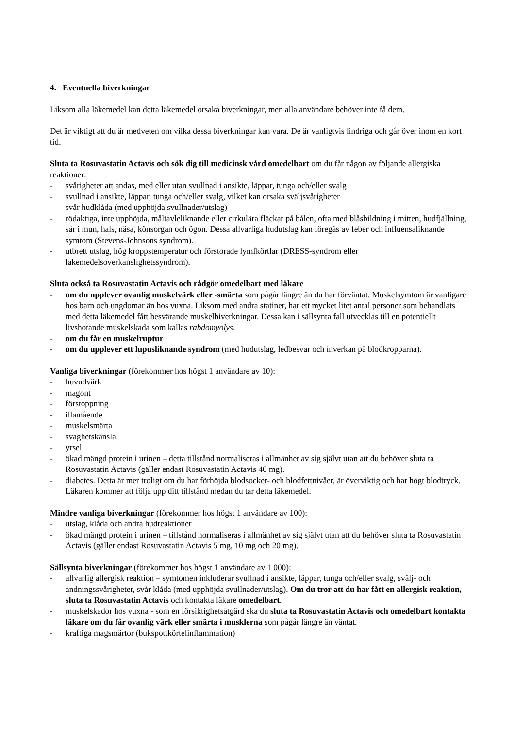4. Eventuella biverkningar
Liksom alla läkemedel kan detta läkemedel orsaka biverkningar, men alla användare behöver inte få dem.
Det är viktigt att du är medveten om vilka dessa biverkningar kan vara. De är vanligtvis lindriga och går över inom en kort tid.
Sluta ta Rosuvastatin Actavis och sök dig till medicinsk vård omedelbart om du får någon av följande allergiska reaktioner:
- svårigheter att andas, med eller utan svullnad i ansikte, läppar, tunga och/eller svalg
- svullnad i ansikte, läppar, tunga och/eller svalg, vilket kan orsaka sväljsvårigheter
- svår hudklåda (med upphöjda svullnader/utslag)
- rödaktiga, inte upphöjda, måltavleliknande eller cirkulära fläckar på bålen, ofta med blåsbildning i mitten, hudfjällning, sår i mun, hals, näsa, könsorgan och ögon. Dessa allvarliga hudutslag kan föregås av feber och influensaliknande symtom (Stevens-Johnsons syndrom).
- utbrett utslag, hög kroppstemperatur och förstorade lymfkörtlar (DRESS-syndrom eller läkemedelsöverkänslighetssyndrom).
Sluta också ta Rosuvastatin Actavis och rådgör omedelbart med läkare
- om du upplever ovanlig muskelvärk eller -smärta som pågår längre än du har förväntat. Muskelsymtom är vanligare hos barn och ungdomar än hos vuxna. Liksom med andra statiner, har ett mycket litet antal personer som behandlats med detta läkemedel fått besvärande muskelbiverkningar. Dessa kan i sällsynta fall utvecklas till en potentiellt livshotande muskelskada som kallas rabdomyolys.
- om du får en muskelruptur
- om du upplever ett lupusliknande syndrom (med hudutslag, ledbesvär och inverkan på blodkropparna).
Vanliga biverkningar (förekommer hos högst 1 användare av 10):
- huvudvärk
- magont
- förstoppning
- illamående
- muskelsmärta
- svaghetskänsla
- yrsel
- ökad mängd protein i urinen – detta tillstånd normaliseras i allmänhet av sig självt utan att du behöver sluta ta Rosuvastatin Actavis (gäller endast Rosuvastatin Actavis 40 mg).
- diabetes. Detta är mer troligt om du har förhöjda blodsocker- och blodfettnivåer, är överviktig och har högt blodtryck. Läkaren kommer att följa upp ditt tillstånd medan du tar detta läkemedel.
Mindre vanliga biverkningar (förekommer hos högst 1 användare av 100):
- utslag, klåda och andra hudreaktioner
- ökad mängd protein i urinen – tillstånd normaliseras i allmänhet av sig självt utan att du behöver sluta ta Rosuvastatin Actavis (gäller endast Rosuvastatin Actavis 5 mg, 10 mg och 20 mg).
Sällsynta biverkningar (förekommer hos högst 1 användare av 1 000):
- allvarlig allergisk reaktion – symtomen inkluderar svullnad i ansikte, läppar, tunga och/eller svalg, svälj- och andningssvårigheter, svår klåda (med upphöjda svullnader/utslag). Om du tror att du har fått en allergisk reaktion, sluta ta Rosuvastatin Actavis och kontakta läkare omedelbart.
- muskelskador hos vuxna - som en försiktighetsåtgärd ska du sluta ta Rosuvastatin Actavis och omedelbart kontakta läkare om du får ovanlig värk eller smärta i musklerna som pågår längre än väntat.
- kraftiga magsmärtor (bukspottkörtelinflammation)